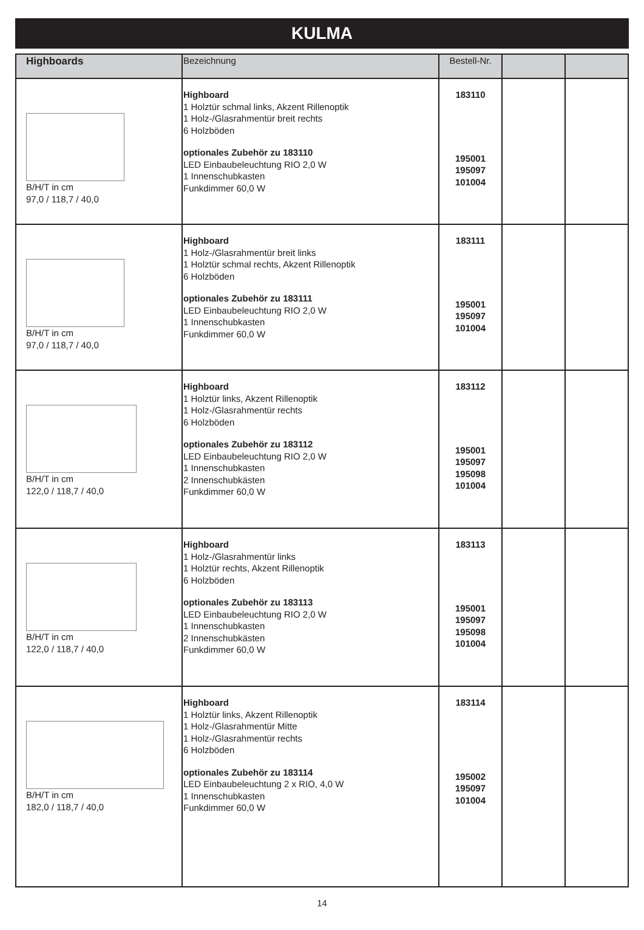KULMA
| Highboards | Bezeichnung | Bestell-Nr. | | |
| --- | --- | --- | --- | --- |
| B/H/T in cm 97,0 / 118,7 / 40,0 | Highboard 1 Holztür schmal links, Akzent Rillenoptik 1 Holz-/Glasrahmentür breit rechts 6 Holzböden optionales Zubehör zu 183110 LED Einbaubeleuchtung RIO 2,0 W 1 Innenschubkasten Funkdimmer 60,0 W | 183110 195001 195097 101004 | | |
| B/H/T in cm 97,0 / 118,7 / 40,0 | Highboard 1 Holz-/Glasrahmentür breit links 1 Holztür schmal rechts, Akzent Rillenoptik 6 Holzböden optionales Zubehör zu 183111 LED Einbaubeleuchtung RIO 2,0 W 1 Innenschubkasten Funkdimmer 60,0 W | 183111 195001 195097 101004 | | |
| B/H/T in cm 122,0 / 118,7 / 40,0 | Highboard 1 Holztür links, Akzent Rillenoptik 1 Holz-/Glasrahmentür rechts 6 Holzböden optionales Zubehör zu 183112 LED Einbaubeleuchtung RIO 2,0 W 1 Innenschubkasten 2 Innenschubkästen Funkdimmer 60,0 W | 183112 195001 195097 195098 101004 | | |
| B/H/T in cm 122,0 / 118,7 / 40,0 | Highboard 1 Holz-/Glasrahmentür links 1 Holztür rechts, Akzent Rillenoptik 6 Holzböden optionales Zubehör zu 183113 LED Einbaubeleuchtung RIO 2,0 W 1 Innenschubkasten 2 Innenschubkästen Funkdimmer 60,0 W | 183113 195001 195097 195098 101004 | | |
| B/H/T in cm 182,0 / 118,7 / 40,0 | Highboard 1 Holztür links, Akzent Rillenoptik 1 Holz-/Glasrahmentür Mitte 1 Holz-/Glasrahmentür rechts 6 Holzböden optionales Zubehör zu 183114 LED Einbaubeleuchtung 2 x RIO, 4,0 W 1 Innenschubkasten Funkdimmer 60,0 W | 183114 195002 195097 101004 | | |
14